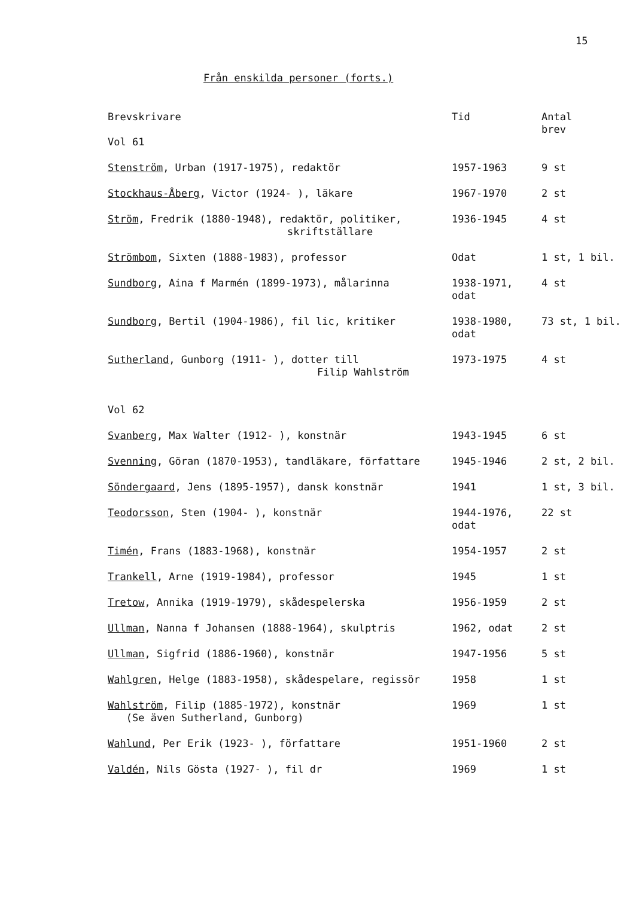15
Från enskilda personer (forts.)
| Brevskrivare | Tid | Antal brev |
| --- | --- | --- |
| Vol 61 | | |
| Stenström , Urban (1917-1975), redaktör | 1957-1963 | 9 st |
| Stockhaus-Åberg , Victor (1924- ), läkare | 1967-1970 | 2 st |
| Ström , Fredrik (1880-1948), redaktör, politiker, skriftställare | 1936-1945 | 4 st |
| Strömbom , Sixten (1888-1983), professor | Odat | 1 st, 1 bil. |
| Sundborg , Aina f Marmén (1899-1973), målarinna | 1938-1971, odat | 4 st |
| Sundborg , Bertil (1904-1986), fil lic, kritiker | 1938-1980, odat | 73 st, 1 bil. |
| Sutherland , Gunborg (1911- ), dotter till Filip Wahlström | 1973-1975 | 4 st |
| Vol 62 | | |
| Svanberg , Max Walter (1912- ), konstnär | 1943-1945 | 6 st |
| Svenning , Göran (1870-1953), tandläkare, författare | 1945-1946 | 2 st, 2 bil. |
| Söndergaard , Jens (1895-1957), dansk konstnär | 1941 | 1 st, 3 bil. |
| Teodorsson , Sten (1904- ), konstnär | 1944-1976, odat | 22 st |
| Timén , Frans (1883-1968), konstnär | 1954-1957 | 2 st |
| Trankell , Arne (1919-1984), professor | 1945 | 1 st |
| Tretow , Annika (1919-1979), skådespelerska | 1956-1959 | 2 st |
| Ullman , Nanna f Johansen (1888-1964), skulptris | 1962, odat | 2 st |
| Ullman , Sigfrid (1886-1960), konstnär | 1947-1956 | 5 st |
| Wahlgren , Helge (1883-1958), skådespelare, regissör | 1958 | 1 st |
| Wahlström , Filip (1885-1972), konstnär (Se även Sutherland, Gunborg) | 1969 | 1 st |
| Wahlund , Per Erik (1923- ), författare | 1951-1960 | 2 st |
| Valdén , Nils Gösta (1927- ), fil dr | 1969 | 1 st |